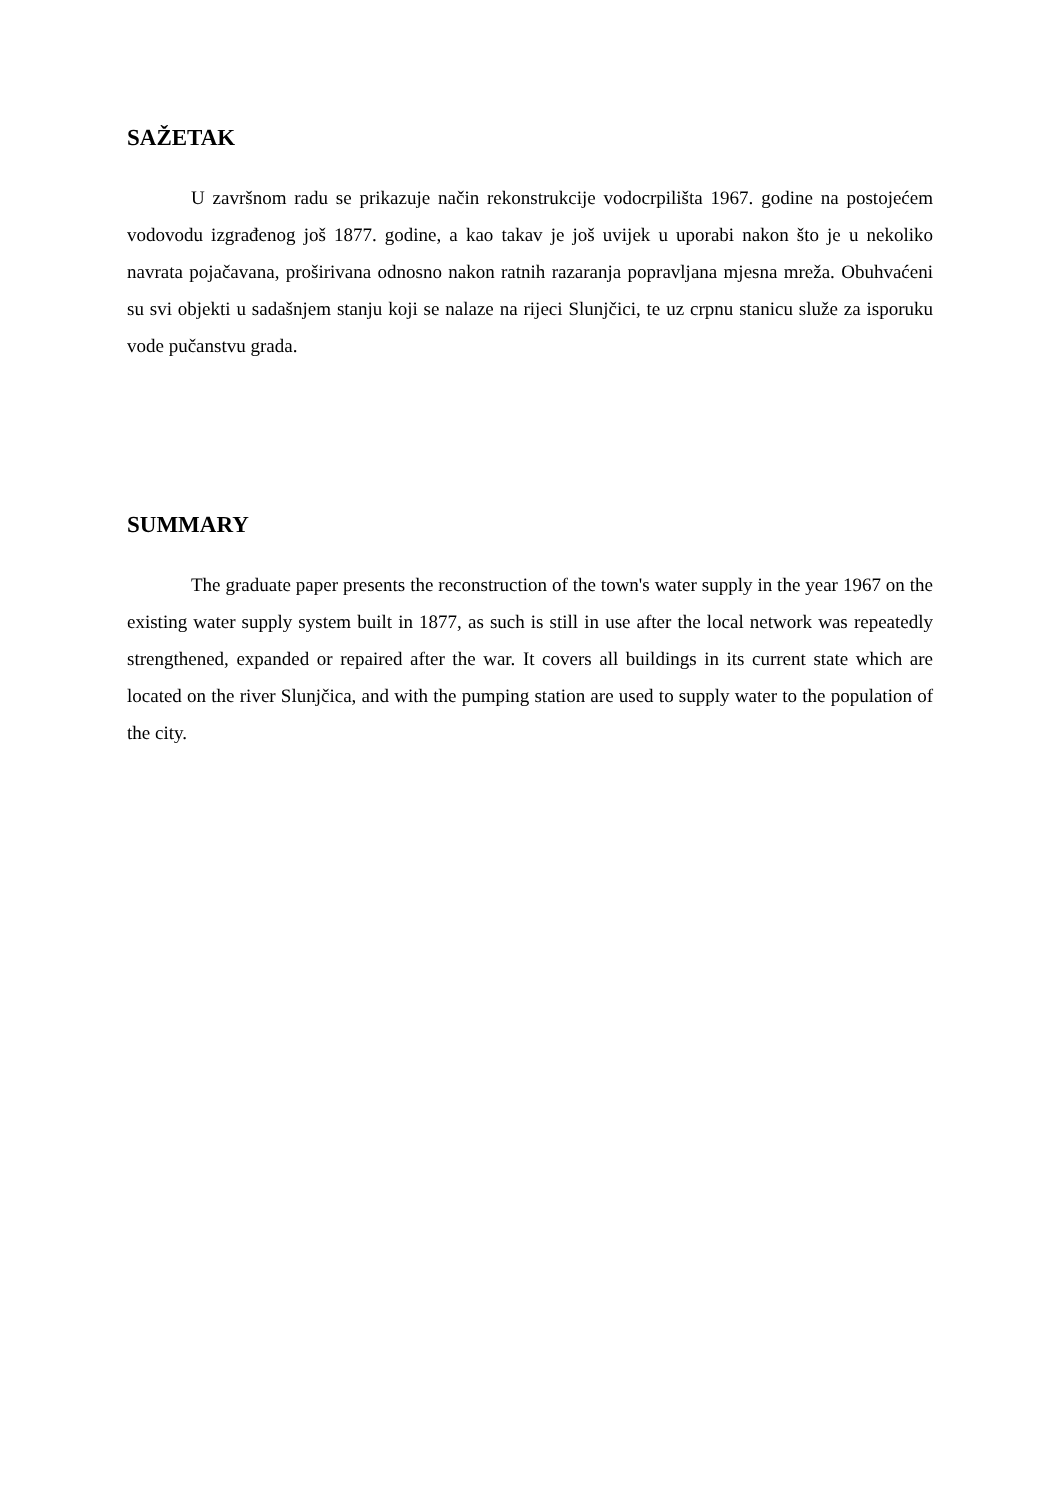SAŽETAK
U završnom radu se prikazuje način rekonstrukcije vodocrpilišta 1967. godine na postojećem vodovodu izgrađenog još 1877. godine, a kao takav je još uvijek u uporabi nakon što je u nekoliko navrata pojačavana, proširivana odnosno nakon ratnih razaranja popravljana mjesna mreža. Obuhvaćeni su svi objekti u sadašnjem stanju koji se nalaze na rijeci Slunjčici, te uz crpnu stanicu služe za isporuku vode pučanstvu grada.
SUMMARY
The graduate paper presents the reconstruction of the town's water supply in the year 1967 on the existing water supply system built in 1877, as such is still in use after the local network was repeatedly strengthened, expanded or repaired after the war. It covers all buildings in its current state which are located on the river Slunjčica, and with the pumping station are used to supply water to the population of the city.